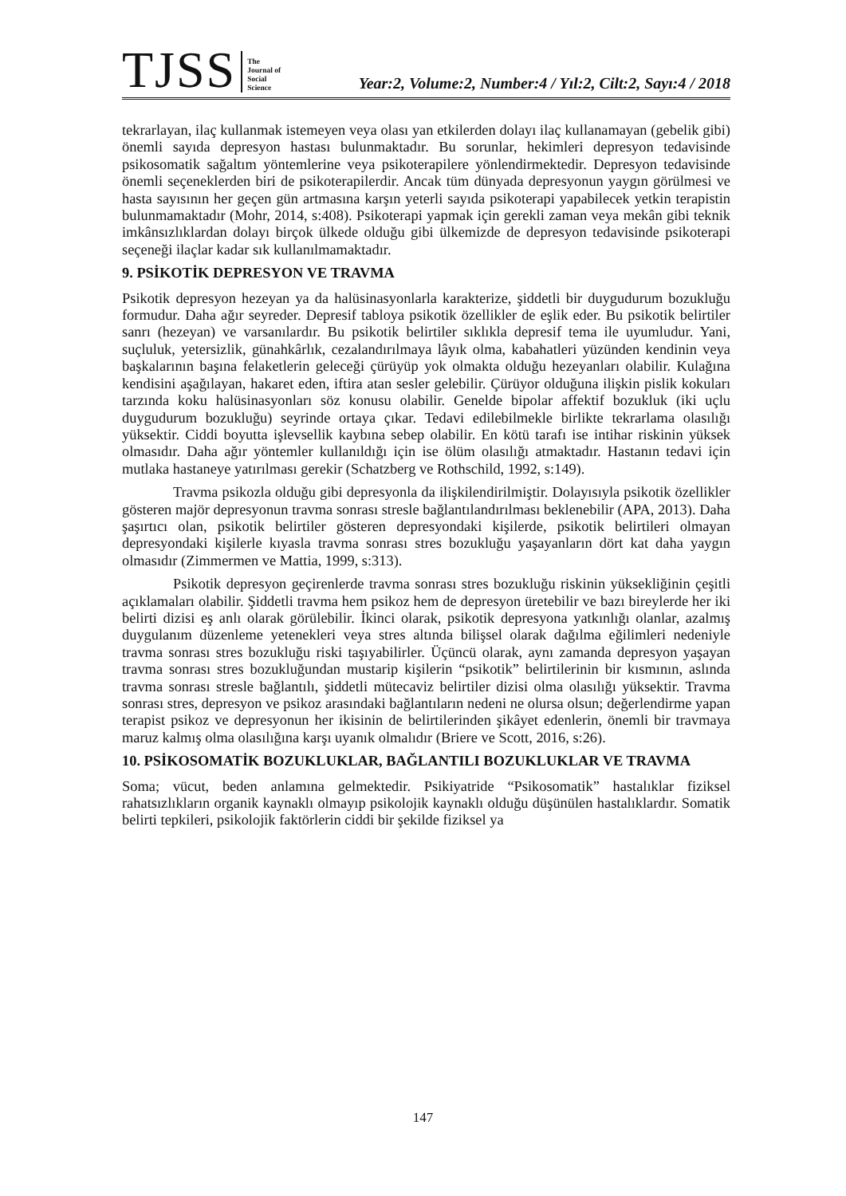TJSS The
Journal of
Social
Science Year:2, Volume:2, Number:4 / Yıl:2, Cilt:2, Sayı:4 / 2018
tekrarlayan, ilaç kullanmak istemeyen veya olası yan etkilerden dolayı ilaç kullanamayan (gebelik gibi) önemli sayıda depresyon hastası bulunmaktadır. Bu sorunlar, hekimleri depresyon tedavisinde psikosomatik sağaltım yöntemlerine veya psikoterapilere yönlendirmektedir. Depresyon tedavisinde önemli seçeneklerden biri de psikoterapilerdir. Ancak tüm dünyada depresyonun yaygın görülmesi ve hasta sayısının her geçen gün artmasına karşın yeterli sayıda psikoterapi yapabilecek yetkin terapistin bulunmamaktadır (Mohr, 2014, s:408). Psikoterapi yapmak için gerekli zaman veya mekân gibi teknik imkânsızlıklardan dolayı birçok ülkede olduğu gibi ülkemizde de depresyon tedavisinde psikoterapi seçeneği ilaçlar kadar sık kullanılmamaktadır.
9. PSİKOTİK DEPRESYON VE TRAVMA
Psikotik depresyon hezeyan ya da halüsinasyonlarla karakterize, şiddetli bir duygudurum bozukluğu formudur. Daha ağır seyreder. Depresif tabloya psikotik özellikler de eşlik eder. Bu psikotik belirtiler sanrı (hezeyan) ve varsanılardır. Bu psikotik belirtiler sıklıkla depresif tema ile uyumludur. Yani, suçluluk, yetersizlik, günahkârlık, cezalandırılmaya lâyık olma, kabahatleri yüzünden kendinin veya başkalarının başına felaketlerin geleceği çürüyüp yok olmakta olduğu hezeyanları olabilir. Kulağına kendisini aşağılayan, hakaret eden, iftira atan sesler gelebilir. Çürüyor olduğuna ilişkin pislik kokuları tarzında koku halüsinasyonları söz konusu olabilir. Genelde bipolar affektif bozukluk (iki uçlu duygudurum bozukluğu) seyrinde ortaya çıkar. Tedavi edilebilmekle birlikte tekrarlama olasılığı yüksektir. Ciddi boyutta işlevsellik kaybına sebep olabilir. En kötü tarafı ise intihar riskinin yüksek olmasıdır. Daha ağır yöntemler kullanıldığı için ise ölüm olasılığı atmaktadır. Hastanın tedavi için mutlaka hastaneye yatırılması gerekir (Schatzberg ve Rothschild, 1992, s:149).
Travma psikozla olduğu gibi depresyonla da ilişkilendirilmiştir. Dolayısıyla psikotik özellikler gösteren majör depresyonun travma sonrası stresle bağlantılandırılması beklenebilir (APA, 2013). Daha şaşırtıcı olan, psikotik belirtiler gösteren depresyondaki kişilerde, psikotik belirtileri olmayan depresyondaki kişilerle kıyasla travma sonrası stres bozukluğu yaşayanların dört kat daha yaygın olmasıdır (Zimmermen ve Mattia, 1999, s:313).
Psikotik depresyon geçirenlerde travma sonrası stres bozukluğu riskinin yüksekliğinin çeşitli açıklamaları olabilir. Şiddetli travma hem psikoz hem de depresyon üretebilir ve bazı bireylerde her iki belirti dizisi eş anlı olarak görülebilir. İkinci olarak, psikotik depresyona yatkınlığı olanlar, azalmış duygulanım düzenleme yetenekleri veya stres altında bilişsel olarak dağılma eğilimleri nedeniyle travma sonrası stres bozukluğu riski taşıyabilirler. Üçüncü olarak, aynı zamanda depresyon yaşayan travma sonrası stres bozukluğundan mustarip kişilerin “psikotik” belirtilerinin bir kısmının, aslında travma sonrası stresle bağlantılı, şiddetli mütecaviz belirtiler dizisi olma olasılığı yüksektir. Travma sonrası stres, depresyon ve psikoz arasındaki bağlantıların nedeni ne olursa olsun; değerlendirme yapan terapist psikoz ve depresyonun her ikisinin de belirtilerinden şikâyet edenlerin, önemli bir travmaya maruz kalmış olma olasılığına karşı uyanık olmalıdır (Briere ve Scott, 2016, s:26).
10. PSİKOSOMATİK BOZUKLUKLAR, BAĞLANTILI BOZUKLUKLAR VE TRAVMA
Soma; vücut, beden anlamına gelmektedir. Psikiyatride “Psikosomatik” hastalıklar fiziksel rahatsızlıkların organik kaynaklı olmayıp psikolojik kaynaklı olduğu düşünülen hastalıklardır. Somatik belirti tepkileri, psikolojik faktörlerin ciddi bir şekilde fiziksel ya
147